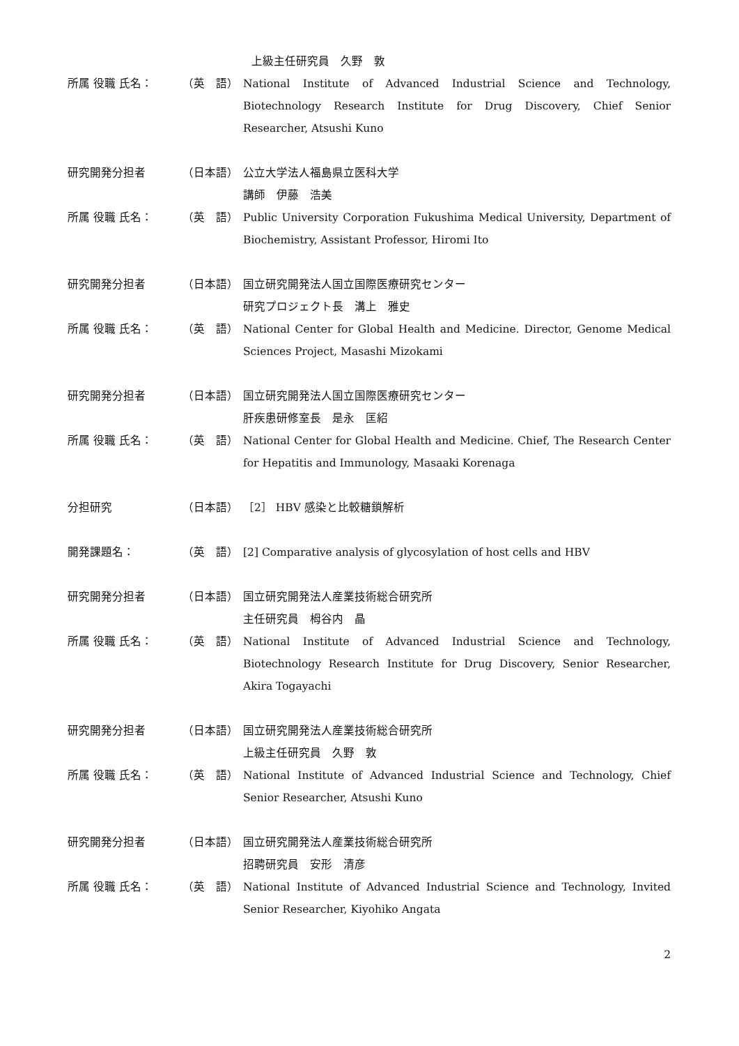上級主任研究員　久野　敦
所属 役職 氏名： （英　語） National Institute of Advanced Industrial Science and Technology, Biotechnology Research Institute for Drug Discovery, Chief Senior Researcher, Atsushi Kuno
研究開発分担者 （日本語） 公立大学法人福島県立医科大学
講師　伊藤　浩美
所属 役職 氏名： （英　語） Public University Corporation Fukushima Medical University, Department of Biochemistry, Assistant Professor, Hiromi Ito
研究開発分担者 （日本語） 国立研究開発法人国立国際医療研究センター
研究プロジェクト長　溝上　雅史
所属 役職 氏名： （英　語） National Center for Global Health and Medicine. Director, Genome Medical Sciences Project, Masashi Mizokami
研究開発分担者 （日本語） 国立研究開発法人国立国際医療研究センター
肝疾患研修室長　是永　匡紹
所属 役職 氏名： （英　語） National Center for Global Health and Medicine. Chief, The Research Center for Hepatitis and Immunology, Masaaki Korenaga
分担研究 （日本語） ［2］ HBV 感染と比較糖鎖解析
開発課題名： （英　語） [2] Comparative analysis of glycosylation of host cells and HBV
研究開発分担者 （日本語） 国立研究開発法人産業技術総合研究所
主任研究員　栂谷内　晶
所属 役職 氏名： （英　語） National Institute of Advanced Industrial Science and Technology, Biotechnology Research Institute for Drug Discovery, Senior Researcher, Akira Togayachi
研究開発分担者 （日本語） 国立研究開発法人産業技術総合研究所
上級主任研究員　久野　敦
所属 役職 氏名： （英　語） National Institute of Advanced Industrial Science and Technology, Chief Senior Researcher, Atsushi Kuno
研究開発分担者 （日本語） 国立研究開発法人産業技術総合研究所
招聘研究員　安形　清彦
所属 役職 氏名： （英　語） National Institute of Advanced Industrial Science and Technology, Invited Senior Researcher, Kiyohiko Angata
2